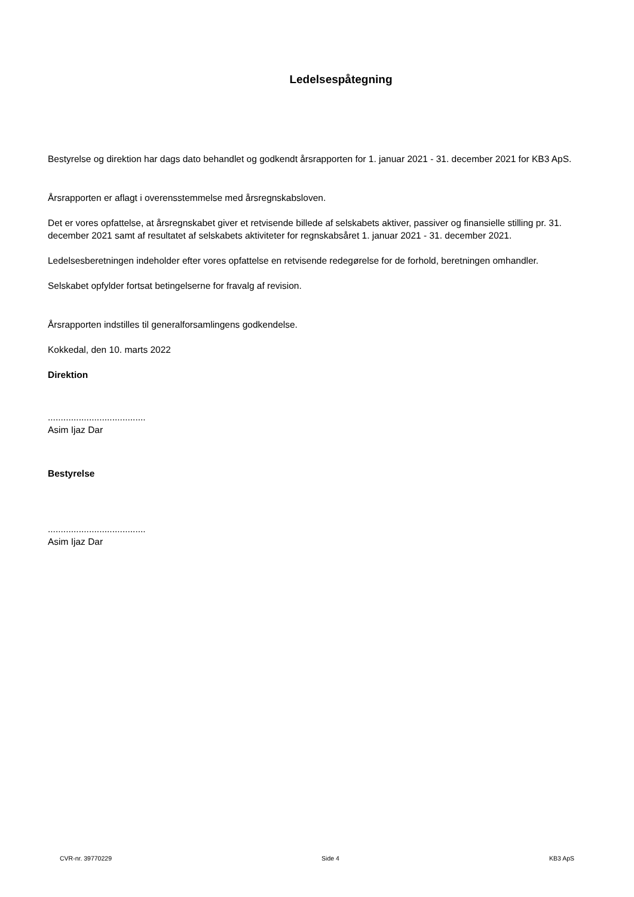Ledelsespåtegning
Bestyrelse og direktion har dags dato behandlet og godkendt årsrapporten for 1. januar 2021 - 31. december 2021 for KB3 ApS.
Årsrapporten er aflagt i overensstemmelse med årsregnskabsloven.
Det er vores opfattelse, at årsregnskabet giver et retvisende billede af selskabets aktiver, passiver og finansielle stilling pr. 31. december 2021 samt af resultatet af selskabets aktiviteter for regnskabsåret 1. januar 2021 - 31. december 2021.
Ledelsesberetningen indeholder efter vores opfattelse en retvisende redegørelse for de forhold, beretningen omhandler.
Selskabet opfylder fortsat betingelserne for fravalg af revision.
Årsrapporten indstilles til generalforsamlingens godkendelse.
Kokkedal, den 10. marts 2022
Direktion
......................................
Asim Ijaz Dar
Bestyrelse
......................................
Asim Ijaz Dar
CVR-nr. 39770229 Side 4 KB3 ApS